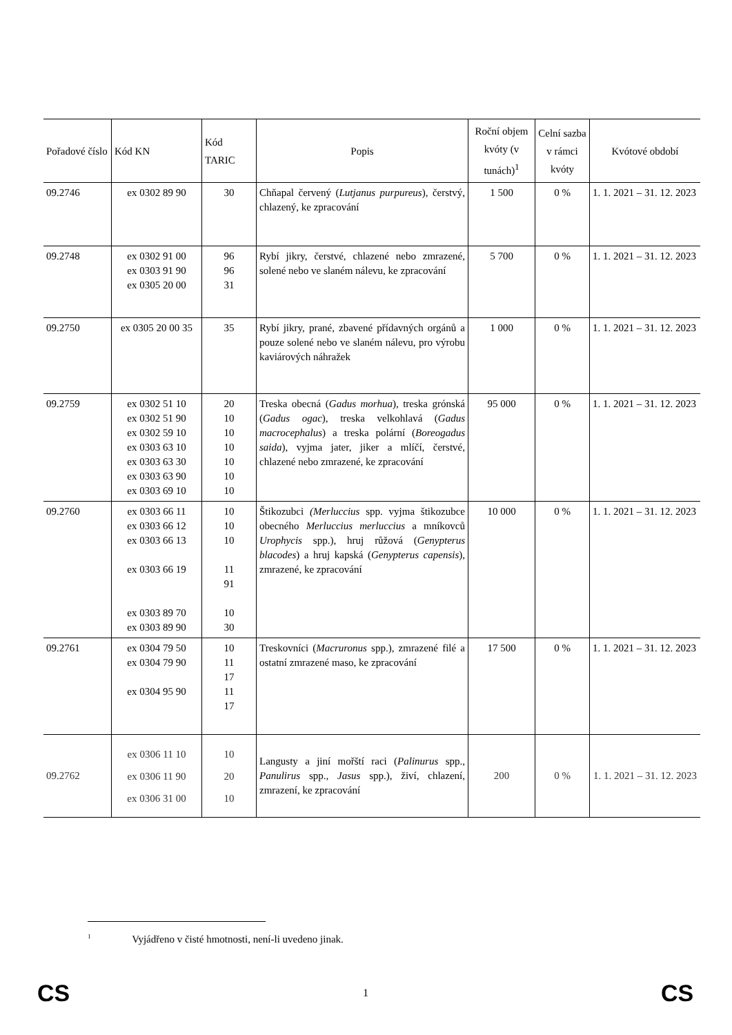| Pořadové číslo | Kód KN | Kód TARIC | Popis | Roční objem kvóty (v tunách)<sup>1</sup> | Celní sazba v rámci kvóty | Kvótové období |
| --- | --- | --- | --- | --- | --- | --- |
| 09.2746 | ex 0302 89 90 | 30 | Chňapal červený ( Lutjanus purpureus ), čerstvý, chlazený, ke zpracování | 1 500 | 0 % | 1. 1. 2021 – 31. 12. 2023 |
| 09.2748 | ex 0302 91 00 ex 0303 91 90 ex 0305 20 00 | 96 96 31 | Rybí jikry, čerstvé, chlazené nebo zmrazené, solené nebo ve slaném nálevu, ke zpracování | 5 700 | 0 % | 1. 1. 2021 – 31. 12. 2023 |
| 09.2750 | ex 0305 20 00 35 | 35 | Rybí jikry, prané, zbavené přídavných orgánů a pouze solené nebo ve slaném nálevu, pro výrobu kaviárových náhražek | 1 000 | 0 % | 1. 1. 2021 – 31. 12. 2023 |
| 09.2759 | ex 0302 51 10 ex 0302 51 90 ex 0302 59 10 ex 0303 63 10 ex 0303 63 30 ex 0303 63 90 ex 0303 69 10 | 20 10 10 10 10 10 10 | Treska obecná ( Gadus morhua ), treska grónská ( Gadus ogac ), treska velkohlavá ( Gadus macrocephalus ) a treska polární ( Boreogadus saida ), vyjma jater, jiker a mlíčí, čerstvé, chlazené nebo zmrazené, ke zpracování | 95 000 | 0 % | 1. 1. 2021 – 31. 12. 2023 |
| 09.2760 | ex 0303 66 11 ex 0303 66 12 ex 0303 66 13 ex 0303 66 19 ex 0303 89 70 ex 0303 89 90 | 10 10 10 11 91 10 30 | Štikozubci (Merluccius spp. vyjma štikozubce obecného Merluccius merluccius a mníkovců Urophycis spp.), hruj růžová ( Genypterus blacodes ) a hruj kapská ( Genypterus capensis ), zmrazené, ke zpracování | 10 000 | 0 % | 1. 1. 2021 – 31. 12. 2023 |
| 09.2761 | ex 0304 79 50 ex 0304 79 90 ex 0304 95 90 | 10 11 17 11 17 | Treskovníci ( Macruronus spp.), zmrazené filé a ostatní zmrazené maso, ke zpracování | 17 500 | 0 % | 1. 1. 2021 – 31. 12. 2023 |
| 09.2762 | ex 0306 11 10 ex 0306 11 90 ex 0306 31 00 | 10 20 10 | Langusty a jiní mořští raci ( Palinurus spp., Panulirus spp., Jasus spp.), živí, chlazení, zmrazení, ke zpracování | 200 | 0 % | 1. 1. 2021 – 31. 12. 2023 |
<sup>1</sup> Vyjádřeno v čisté hmotnosti, není-li uvedeno jinak.
CS 1 CS